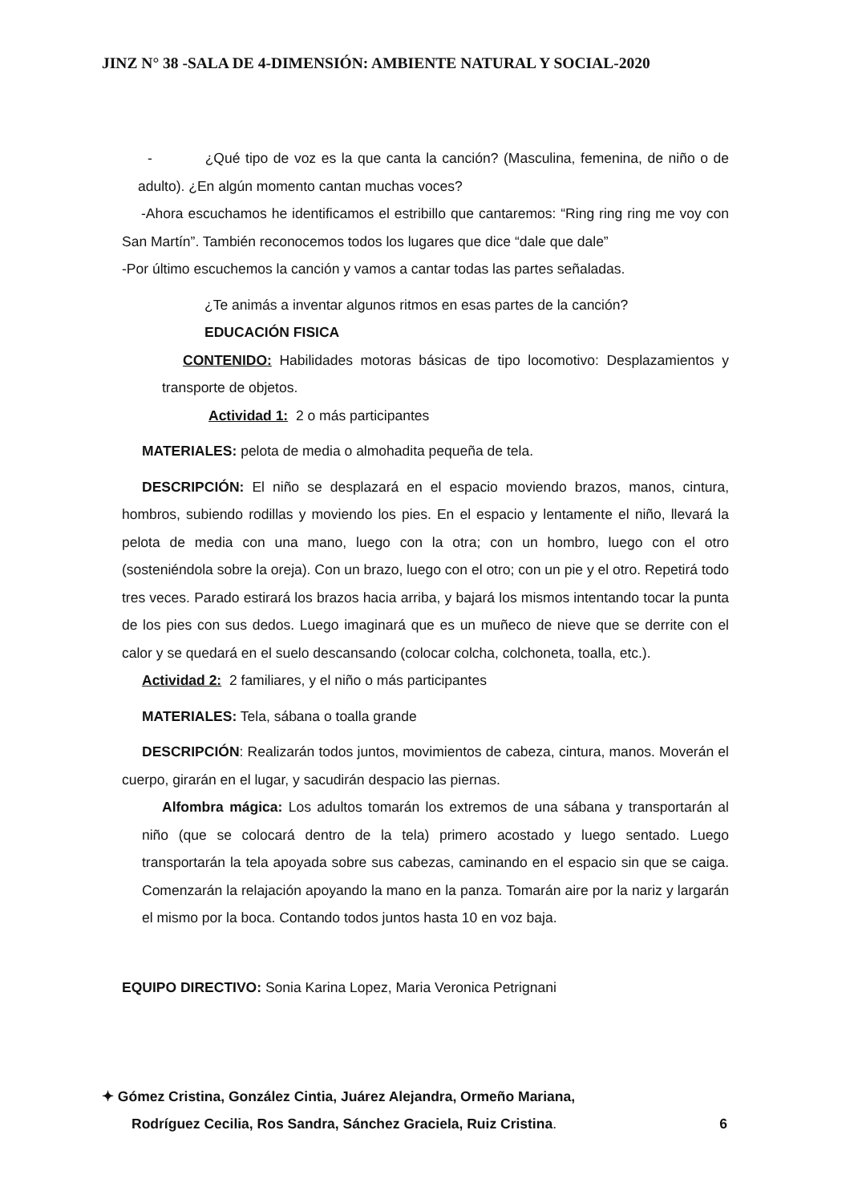JINZ N° 38 -SALA DE 4-DIMENSIÓN: AMBIENTE NATURAL Y SOCIAL-2020
- ¿Qué tipo de voz es la que canta la canción? (Masculina, femenina, de niño o de adulto). ¿En algún momento cantan muchas voces?
-Ahora escuchamos he identificamos el estribillo que cantaremos: “Ring ring ring me voy con San Martín”. También reconocemos todos los lugares que dice “dale que dale”
-Por último escuchemos la canción y vamos a cantar todas las partes señaladas.
¿Te animás a inventar algunos ritmos en esas partes de la canción?
EDUCACIÓN FISICA
CONTENIDO: Habilidades motoras básicas de tipo locomotivo: Desplazamientos y transporte de objetos.
Actividad 1: 2 o más participantes
MATERIALES: pelota de media o almohadita pequeña de tela.
DESCRIPCIÓN: El niño se desplazará en el espacio moviendo brazos, manos, cintura, hombros, subiendo rodillas y moviendo los pies. En el espacio y lentamente el niño, llevará la pelota de media con una mano, luego con la otra; con un hombro, luego con el otro (sosteniéndola sobre la oreja). Con un brazo, luego con el otro; con un pie y el otro. Repetirá todo tres veces. Parado estirará los brazos hacia arriba, y bajará los mismos intentando tocar la punta de los pies con sus dedos. Luego imaginará que es un muñeco de nieve que se derrite con el calor y se quedará en el suelo descansando (colocar colcha, colchoneta, toalla, etc.).
Actividad 2: 2 familiares, y el niño o más participantes
MATERIALES: Tela, sábana o toalla grande
DESCRIPCIÓN: Realizarán todos juntos, movimientos de cabeza, cintura, manos. Moverán el cuerpo, girarán en el lugar, y sacudirán despacio las piernas.
Alfombra mágica: Los adultos tomarán los extremos de una sábana y transportarán al niño (que se colocará dentro de la tela) primero acostado y luego sentado. Luego transportarán la tela apoyada sobre sus cabezas, caminando en el espacio sin que se caiga. Comenzarán la relajación apoyando la mano en la panza. Tomarán aire por la nariz y largarán el mismo por la boca. Contando todos juntos hasta 10 en voz baja.
EQUIPO DIRECTIVO: Sonia Karina Lopez, Maria Veronica Petrignani
✦ Gómez Cristina, González Cintia, Juárez Alejandra, Ormeño Mariana,
Rodríguez Cecilia, Ros Sandra, Sánchez Graciela, Ruiz Cristina. 6